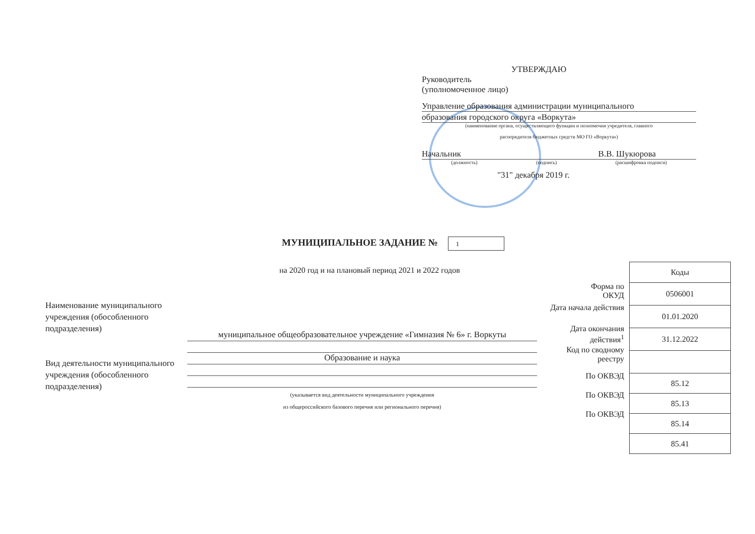УТВЕРЖДАЮ
Руководитель
(уполномоченное лицо)
Управление образования администрации муниципального
образования городского округа «Воркута»
(наименование органа, осуществляющего функции и полномочия учредителя, главного
распорядителя бюджетных средств МО ГО «Воркута»)
Начальник В.В. Шукюрова
(должность) (подпись) (расшифровка подписи)
"31" декабря 2019 г.
МУНИЦИПАЛЬНОЕ ЗАДАНИЕ № 1
на 2020 год и на плановый период 2021 и 2022 годов
Наименование муниципального учреждения (обособленного подразделения)
Вид деятельности муниципального учреждения (обособленного подразделения)
муниципальное общеобразовательное учреждение «Гимназия № 6» г. Воркуты
Образование и наука
(указывается вид деятельности муниципального учреждения
из общероссийского базового перечня или регионального перечня)
Форма по
ОКУД
Дата начала действия
Дата окончания
действия<sup>1</sup>
Код по сводному
реестру
По ОКВЭД
По ОКВЭД
По ОКВЭД
| Коды |
| --- |
| 0506001 |
| 01.01.2020 |
| 31.12.2022 |
| 85.12 |
| 85.13 |
| 85.14 |
| 85.41 |